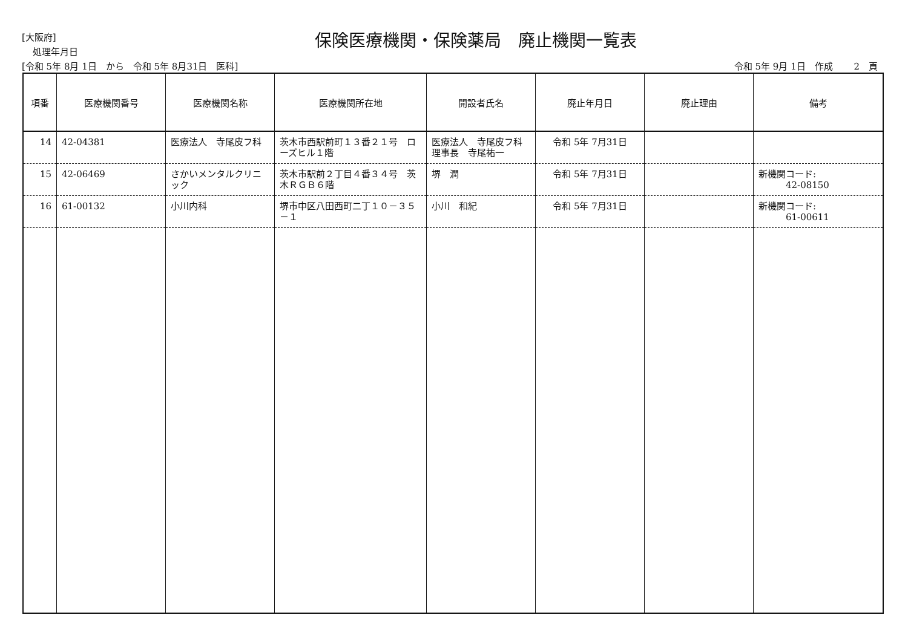[大阪府]
処理年月日
保険医療機関・保険薬局　廃止機関一覧表
[令和 5年 8月 1日　から　令和 5年 8月31日　医科]
令和 5年 9月 1日　作成　　 2　頁
| 項番 | 医療機関番号 | 医療機関名称 | 医療機関所在地 | 開設者氏名 | 廃止年月日 | 廃止理由 | 備考 |
| --- | --- | --- | --- | --- | --- | --- | --- |
| 14 | 42-04381 | 医療法人 寺尾皮フ科 | 茨木市西駅前町１３番２１号 ローズヒル１階 | 医療法人 寺尾皮フ科 理事長 寺尾祐一 | 令和 5年 7月31日 | | |
| 15 | 42-06469 | さかいメンタルクリニック | 茨木市駅前２丁目４番３４号 茨木ＲＧＢ６階 | 堺 潤 | 令和 5年 7月31日 | | 新機関コード: 42-08150 |
| 16 | 61-00132 | 小川内科 | 堺市中区八田西町二丁１０－３５－１ | 小川 和紀 | 令和 5年 7月31日 | | 新機関コード: 61-00611 |